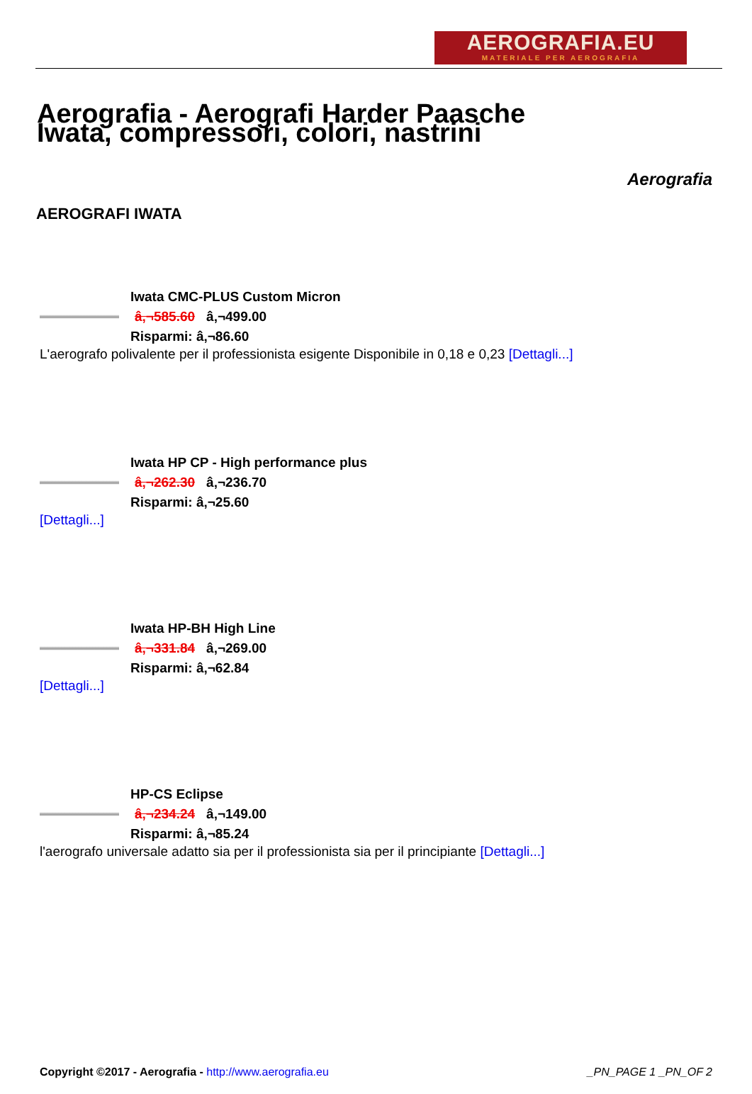AEROGRAFIA.EU
MATERIALE PER AEROGRAFIA
Aerografia - Aerografi Harder Paasche Iwata, compressori, colori, nastrini
Aerografia
AEROGRAFI IWATA
Iwata CMC-PLUS Custom Micron
â‚¬585.60 â‚¬499.00
Risparmi: â‚¬86.60
L'aerografo polivalente per il professionista esigente Disponibile in 0,18 e 0,23 [Dettagli...]
Iwata HP CP - High performance plus
â‚¬262.30 â‚¬236.70
Risparmi: â‚¬25.60
[Dettagli...]
Iwata HP-BH High Line
â‚¬331.84 â‚¬269.00
Risparmi: â‚¬62.84
[Dettagli...]
HP-CS Eclipse
â‚¬234.24 â‚¬149.00
Risparmi: â‚¬85.24
l'aerografo universale adatto sia per il professionista sia per il principiante [Dettagli...]
Copyright ©2017 - Aerografia - http://www.aerografia.eu
_PN_PAGE 1 _PN_OF 2